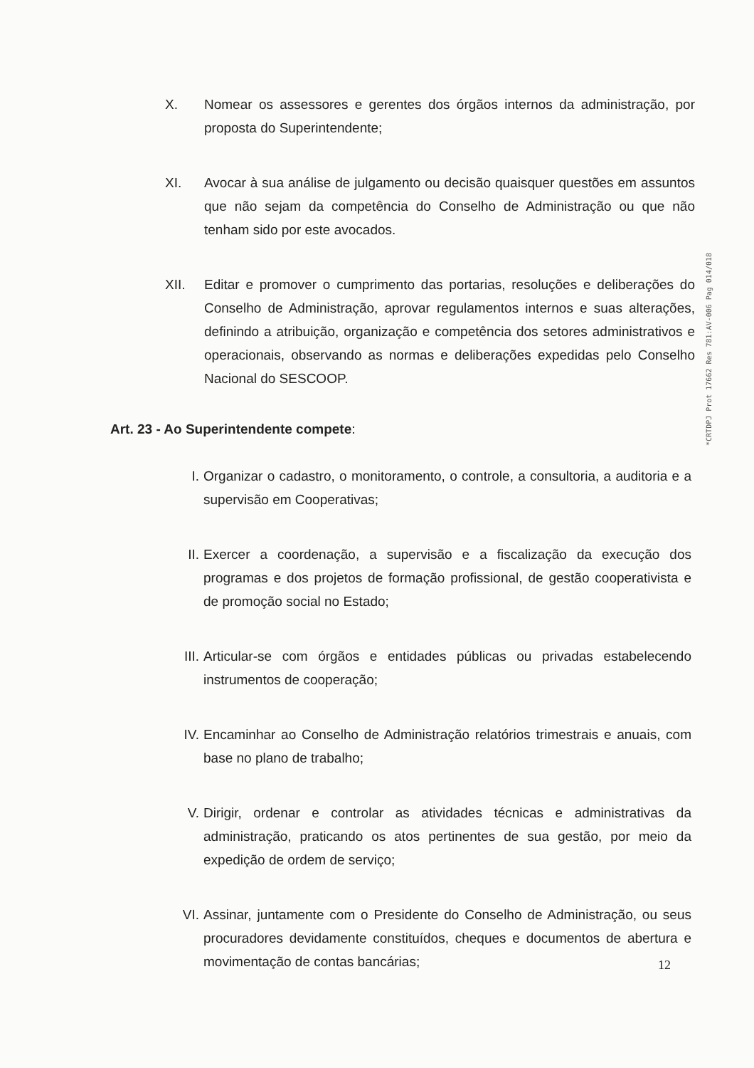X. Nomear os assessores e gerentes dos órgãos internos da administração, por proposta do Superintendente;
XI. Avocar à sua análise de julgamento ou decisão quaisquer questões em assuntos que não sejam da competência do Conselho de Administração ou que não tenham sido por este avocados.
XII. Editar e promover o cumprimento das portarias, resoluções e deliberações do Conselho de Administração, aprovar regulamentos internos e suas alterações, definindo a atribuição, organização e competência dos setores administrativos e operacionais, observando as normas e deliberações expedidas pelo Conselho Nacional do SESCOOP.
Art. 23 - Ao Superintendente compete:
I. Organizar o cadastro, o monitoramento, o controle, a consultoria, a auditoria e a supervisão em Cooperativas;
II. Exercer a coordenação, a supervisão e a fiscalização da execução dos programas e dos projetos de formação profissional, de gestão cooperativista e de promoção social no Estado;
III.
Articular-se com órgãos e entidades públicas ou privadas estabelecendo instrumentos de cooperação;
IV. Encaminhar ao Conselho de Administração relatórios trimestrais e anuais, com base no plano de trabalho;
V. Dirigir, ordenar e controlar as atividades técnicas e administrativas da administração, praticando os atos pertinentes de sua gestão, por meio da expedição de ordem de serviço;
VI. Assinar, juntamente com o Presidente do Conselho de Administração, ou seus procuradores devidamente constituídos, cheques e documentos de abertura e movimentação de contas bancárias;
*CRTDPJ Prot 17662 Res 781:AV-006 Pag 014/018
12